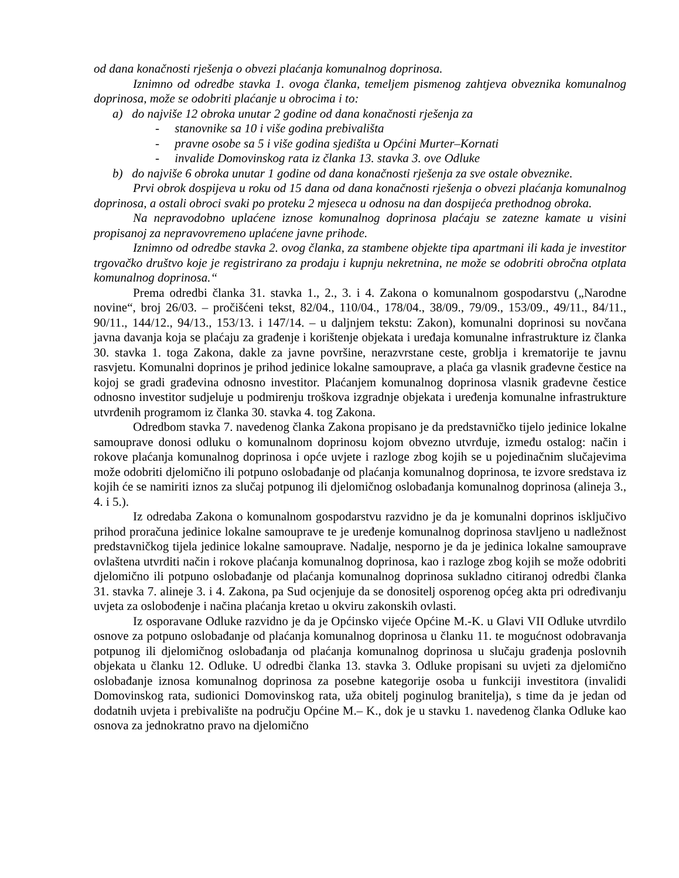od dana konačnosti rješenja o obvezi plaćanja komunalnog doprinosa.
Iznimno od odredbe stavka 1. ovoga članka, temeljem pismenog zahtjeva obveznika komunalnog doprinosa, može se odobriti plaćanje u obrocima i to:
a) do najviše 12 obroka unutar 2 godine od dana konačnosti rješenja za
- stanovnike sa 10 i više godina prebivališta
- pravne osobe sa 5 i više godina sjedišta u Općini Murter–Kornati
- invalide Domovinskog rata iz članka 13. stavka 3. ove Odluke
b) do najviše 6 obroka unutar 1 godine od dana konačnosti rješenja za sve ostale obveznike.
Prvi obrok dospijeva u roku od 15 dana od dana konačnosti rješenja o obvezi plaćanja komunalnog doprinosa, a ostali obroci svaki po proteku 2 mjeseca u odnosu na dan dospijeća prethodnog obroka.
Na nepravodobno uplaćene iznose komunalnog doprinosa plaćaju se zatezne kamate u visini propisanoj za nepravovremeno uplaćene javne prihode.
Iznimno od odredbe stavka 2. ovog članka, za stambene objekte tipa apartmani ili kada je investitor trgovačko društvo koje je registrirano za prodaju i kupnju nekretnina, ne može se odobriti obročna otplata komunalnog doprinosa.“
Prema odredbi članka 31. stavka 1., 2., 3. i 4. Zakona o komunalnom gospodarstvu („Narodne novine“, broj 26/03. – pročišćeni tekst, 82/04., 110/04., 178/04., 38/09., 79/09., 153/09., 49/11., 84/11., 90/11., 144/12., 94/13., 153/13. i 147/14. – u daljnjem tekstu: Zakon), komunalni doprinosi su novčana javna davanja koja se plaćaju za građenje i korištenje objekata i uređaja komunalne infrastrukture iz članka 30. stavka 1. toga Zakona, dakle za javne površine, nerazvrstane ceste, groblja i krematorije te javnu rasvjetu. Komunalni doprinos je prihod jedinice lokalne samouprave, a plaća ga vlasnik građevne čestice na kojoj se gradi građevina odnosno investitor. Plaćanjem komunalnog doprinosa vlasnik građevne čestice odnosno investitor sudjeluje u podmirenju troškova izgradnje objekata i uređenja komunalne infrastrukture utvrđenih programom iz članka 30. stavka 4. tog Zakona.
Odredbom stavka 7. navedenog članka Zakona propisano je da predstavničko tijelo jedinice lokalne samouprave donosi odluku o komunalnom doprinosu kojom obvezno utvrđuje, između ostalog: način i rokove plaćanja komunalnog doprinosa i opće uvjete i razloge zbog kojih se u pojedinačnim slučajevima može odobriti djelomično ili potpuno oslobađanje od plaćanja komunalnog doprinosa, te izvore sredstava iz kojih će se namiriti iznos za slučaj potpunog ili djelomičnog oslobađanja komunalnog doprinosa (alineja 3., 4. i 5.).
Iz odredaba Zakona o komunalnom gospodarstvu razvidno je da je komunalni doprinos isključivo prihod proračuna jedinice lokalne samouprave te je uređenje komunalnog doprinosa stavljeno u nadležnost predstavničkog tijela jedinice lokalne samouprave. Nadalje, nesporno je da je jedinica lokalne samouprave ovlaštena utvrditi način i rokove plaćanja komunalnog doprinosa, kao i razloge zbog kojih se može odobriti djelomično ili potpuno oslobađanje od plaćanja komunalnog doprinosa sukladno citiranoj odredbi članka 31. stavka 7. alineje 3. i 4. Zakona, pa Sud ocjenjuje da se donositelj osporenog općeg akta pri određivanju uvjeta za oslobođenje i načina plaćanja kretao u okviru zakonskih ovlasti.
Iz osporavane Odluke razvidno je da je Općinsko vijeće Općine M.-K. u Glavi VII Odluke utvrdilo osnove za potpuno oslobađanje od plaćanja komunalnog doprinosa u članku 11. te mogućnost odobravanja potpunog ili djelomičnog oslobađanja od plaćanja komunalnog doprinosa u slučaju građenja poslovnih objekata u članku 12. Odluke. U odredbi članka 13. stavka 3. Odluke propisani su uvjeti za djelomično oslobađanje iznosa komunalnog doprinosa za posebne kategorije osoba u funkciji investitora (invalidi Domovinskog rata, sudionici Domovinskog rata, uža obitelj poginulog branitelja), s time da je jedan od dodatnih uvjeta i prebivalište na području Općine M.– K., dok je u stavku 1. navedenog članka Odluke kao osnova za jednokratno pravo na djelomično